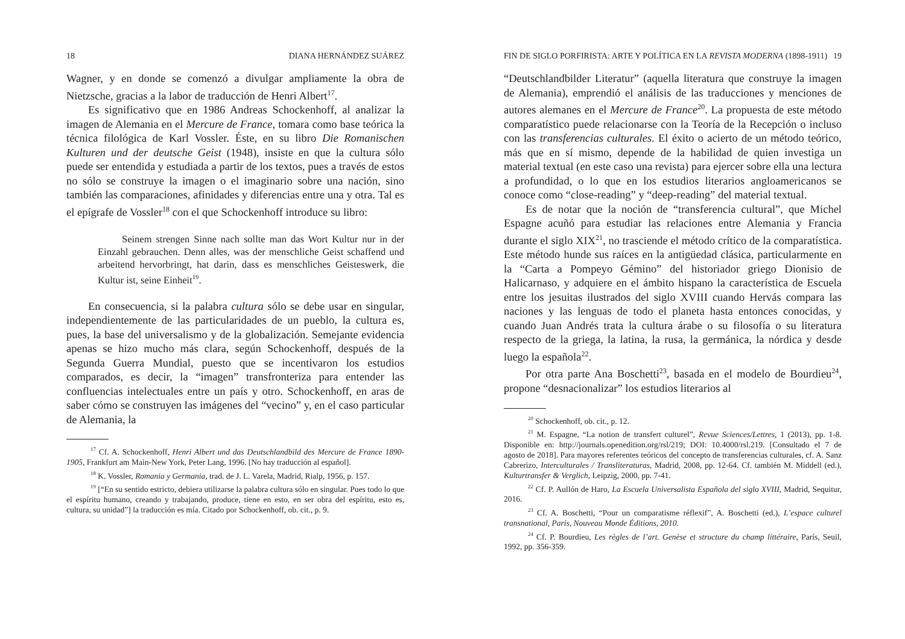18 DIANA HERNÁNDEZ SUÁREZ
Wagner, y en donde se comenzó a divulgar ampliamente la obra de Nietzsche, gracias a la labor de traducción de Henri Albert<sup>17</sup>.
Es significativo que en 1986 Andreas Schockenhoff, al analizar la imagen de Alemania en el Mercure de France, tomara como base teórica la técnica filológica de Karl Vossler. Éste, en su libro Die Romanischen Kulturen und der deutsche Geist (1948), insiste en que la cultura sólo puede ser entendida y estudiada a partir de los textos, pues a través de estos no sólo se construye la imagen o el imaginario sobre una nación, sino también las comparaciones, afinidades y diferencias entre una y otra. Tal es el epígrafe de Vossler<sup>18</sup> con el que Schockenhoff introduce su libro:
Seinem strengen Sinne nach sollte man das Wort Kultur nur in der Einzahl gebrauchen. Denn alles, was der menschliche Geist schaffend und arbeitend hervorbringt, hat darin, dass es menschliches Geisteswerk, die Kultur ist, seine Einheit<sup>19</sup>.
En consecuencia, si la palabra cultura sólo se debe usar en singular, independientemente de las particularidades de un pueblo, la cultura es, pues, la base del universalismo y de la globalización. Semejante evidencia apenas se hizo mucho más clara, según Schockenhoff, después de la Segunda Guerra Mundial, puesto que se incentivaron los estudios comparados, es decir, la “imagen” transfronteriza para entender las confluencias intelectuales entre un país y otro. Schockenhoff, en aras de saber cómo se construyen las imágenes del “vecino” y, en el caso particular de Alemania, la
<sup>17</sup> Cf. A. Schockenhoff, Henri Albert und das Deutschlandbild des Mercure de France 1890-1905, Frankfurt am Main-New York, Peter Lang, 1996. [No hay traducción al español].
<sup>18</sup> K. Vossler, Romania y Germania, trad. de J. L. Varela, Madrid, Rialp, 1956, p. 157.
<sup>19</sup> [“En su sentido estricto, debiera utilizarse la palabra cultura sólo en singular. Pues todo lo que el espíritu humano, creando y trabajando, produce, tiene en esto, en ser obra del espíritu, esto es, cultura, su unidad”] la traducción es mía. Citado por Schockenhoff, ob. cit., p. 9.
FIN DE SIGLO PORFIRISTA: ARTE Y POLÍTICA EN LA REVISTA MODERNA (1898-1911) 19
“Deutschlandbilder Literatur” (aquella literatura que construye la imagen de Alemania), emprendió el análisis de las traducciones y menciones de autores alemanes en el Mercure de France<sup>20</sup>. La propuesta de este método comparatístico puede relacionarse con la Teoría de la Recepción o incluso con las transferencias culturales. El éxito o acierto de un método teórico, más que en sí mismo, depende de la habilidad de quien investiga un material textual (en este caso una revista) para ejercer sobre ella una lectura a profundidad, o lo que en los estudios literarios angloamericanos se conoce como “close-reading” y “deep-reading” del material textual.
Es de notar que la noción de “transferencia cultural”, que Michel Espagne acuñó para estudiar las relaciones entre Alemania y Francia durante el siglo XIX<sup>21</sup>, no trasciende el método crítico de la comparatística. Este método hunde sus raíces en la antigüedad clásica, particularmente en la “Carta a Pompeyo Gémino” del historiador griego Dionisio de Halicarnaso, y adquiere en el ámbito hispano la característica de Escuela entre los jesuitas ilustrados del siglo XVIII cuando Hervás compara las naciones y las lenguas de todo el planeta hasta entonces conocidas, y cuando Juan Andrés trata la cultura árabe o su filosofía o su literatura respecto de la griega, la latina, la rusa, la germánica, la nórdica y desde luego la española<sup>22</sup>.
Por otra parte Ana Boschetti<sup>23</sup>, basada en el modelo de Bourdieu<sup>24</sup>, propone “desnacionalizar” los estudios literarios al
<sup>20</sup> Schockenhoff, ob. cit., p. 12.
<sup>21</sup> M. Espagne, “La notion de transfert culturel”, Revue Sciences/Lettres, 1 (2013), pp. 1-8. Disponible en: http://journals.openedition.org/rsl/219; DOI: 10.4000/rsl.219. [Consultado el 7 de agosto de 2018]. Para mayores referentes teóricos del concepto de transferencias culturales, cf. A. Sanz Cabrerizo, Interculturales / Transliteraturas, Madrid, 2008, pp. 12-64. Cf. también M. Middell (ed.), Kulturtransfer & Verglich, Leipzig, 2000, pp. 7-41.
<sup>22</sup> Cf. P. Aullón de Haro, La Escuela Universalista Española del siglo XVIII, Madrid, Sequitur, 2016.
<sup>23</sup> Cf. A. Boschetti, “Pour un comparatisme réflexif”, A. Boschetti (ed.), L’espace culturel transnational, París, Nouveau Monde Éditions, 2010.
<sup>24</sup> Cf. P. Bourdieu, Les règles de l’art. Genèse et structure du champ littéraire, París, Seuil, 1992, pp. 356-359.